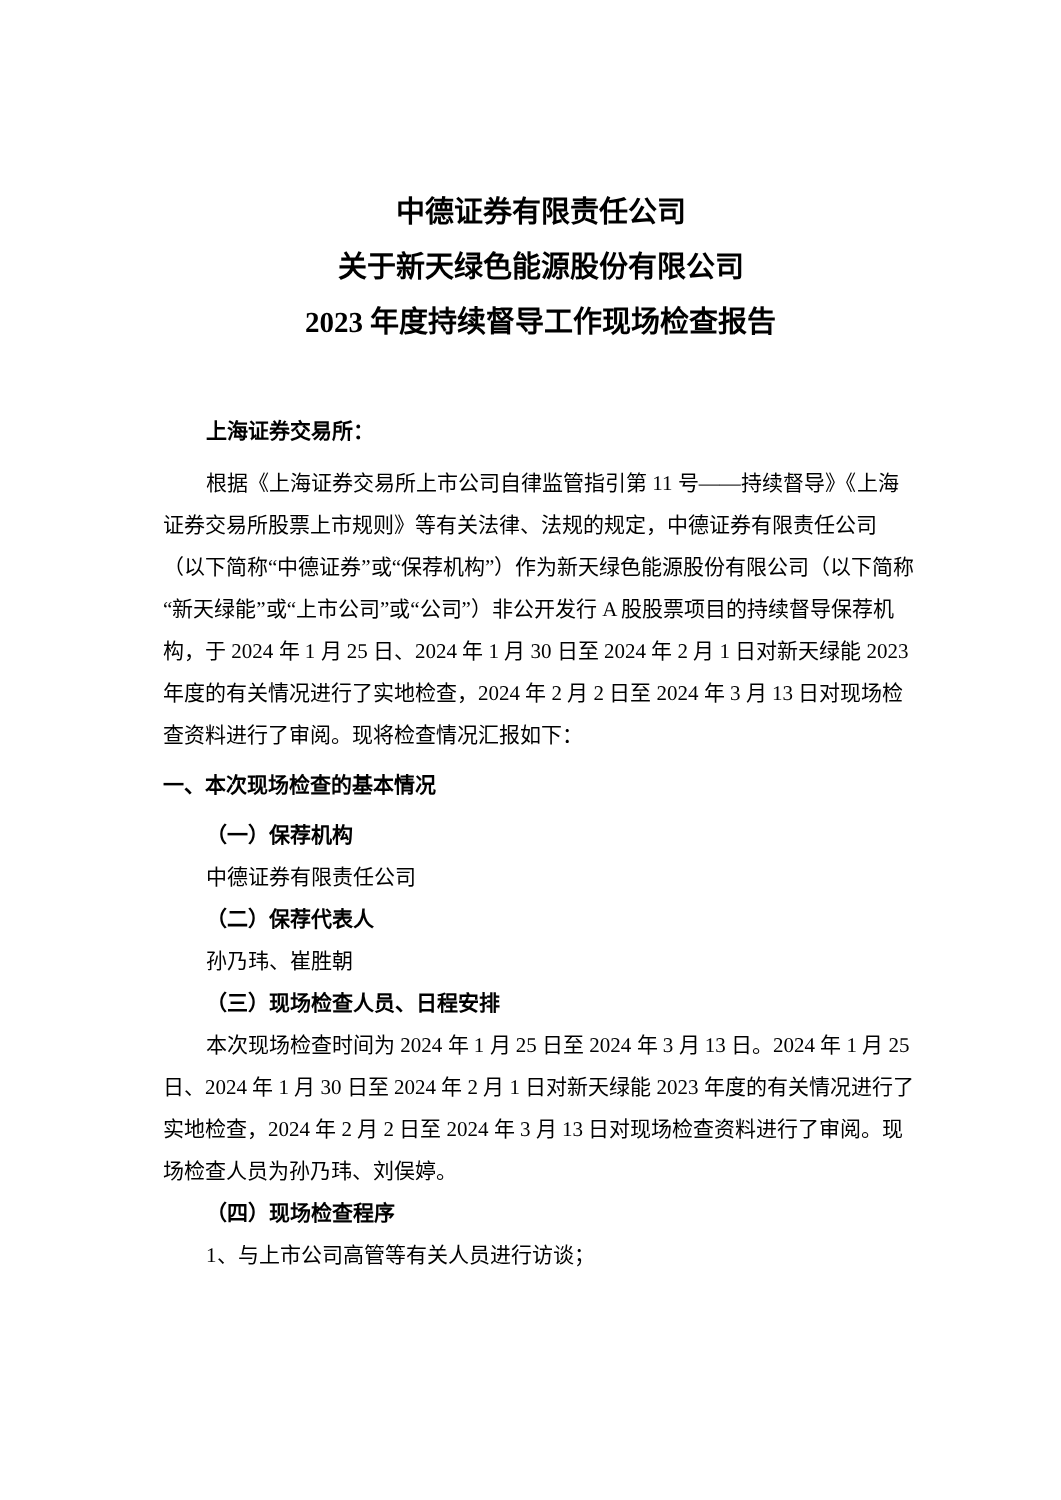中德证券有限责任公司
关于新天绿色能源股份有限公司
2023 年度持续督导工作现场检查报告
上海证券交易所：
根据《上海证券交易所上市公司自律监管指引第 11 号——持续督导》《上海证券交易所股票上市规则》等有关法律、法规的规定，中德证券有限责任公司（以下简称“中德证券”或“保荐机构”）作为新天绿色能源股份有限公司（以下简称“新天绿能”或“上市公司”或“公司”）非公开发行 A 股股票项目的持续督导保荐机构，于 2024 年 1 月 25 日、2024 年 1 月 30 日至 2024 年 2 月 1 日对新天绿能 2023 年度的有关情况进行了实地检查，2024 年 2 月 2 日至 2024 年 3 月 13 日对现场检查资料进行了审阅。现将检查情况汇报如下：
一、本次现场检查的基本情况
（一）保荐机构
中德证券有限责任公司
（二）保荐代表人
孙乃玮、崔胜朝
（三）现场检查人员、日程安排
本次现场检查时间为 2024 年 1 月 25 日至 2024 年 3 月 13 日。2024 年 1 月 25 日、2024 年 1 月 30 日至 2024 年 2 月 1 日对新天绿能 2023 年度的有关情况进行了实地检查，2024 年 2 月 2 日至 2024 年 3 月 13 日对现场检查资料进行了审阅。现场检查人员为孙乃玮、刘俣婷。
（四）现场检查程序
1、与上市公司高管等有关人员进行访谈；